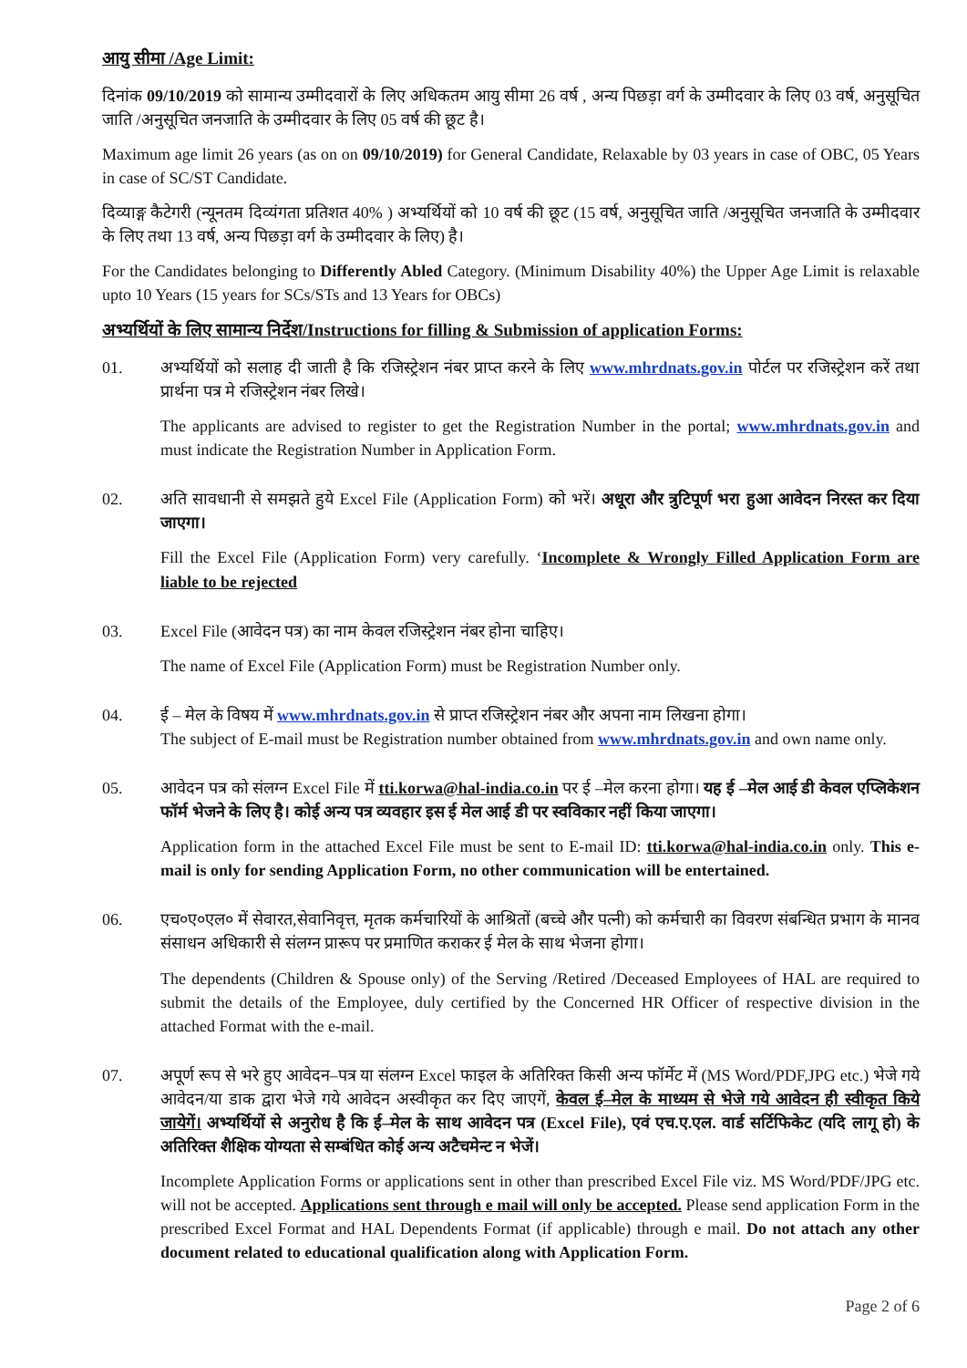आयु सीमा /Age Limit:
दिनांक 09/10/2019 को सामान्य उम्मीदवारों के लिए अधिकतम आयु सीमा 26 वर्ष , अन्य पिछड़ा वर्ग के उम्मीदवार के लिए 03 वर्ष, अनुसूचित जाति /अनुसूचित जनजाति के उम्मीदवार के लिए 05 वर्ष की छूट है।
Maximum age limit 26 years (as on on 09/10/2019) for General Candidate, Relaxable by 03 years in case of OBC, 05 Years in case of SC/ST Candidate.
दिव्याङ्ग कैटेगरी (न्यूनतम दिव्यंगता प्रतिशत 40% ) अभ्यर्थियों को 10 वर्ष की छूट (15 वर्ष, अनुसूचित जाति /अनुसूचित जनजाति के उम्मीदवार के लिए तथा 13 वर्ष, अन्य पिछड़ा वर्ग के उम्मीदवार के लिए) है।
For the Candidates belonging to Differently Abled Category. (Minimum Disability 40%) the Upper Age Limit is relaxable upto 10 Years (15 years for SCs/STs and 13 Years for OBCs)
अभ्यर्थियों के लिए सामान्य निर्देश/Instructions for filling & Submission of application Forms:
01. अभ्यर्थियों को सलाह दी जाती है कि रजिस्ट्रेशन नंबर प्राप्त करने के लिए www.mhrdnats.gov.in पोर्टल पर रजिस्ट्रेशन करें तथा प्रार्थना पत्र मे रजिस्ट्रेशन नंबर लिखे।
The applicants are advised to register to get the Registration Number in the portal; www.mhrdnats.gov.in and must indicate the Registration Number in Application Form.
02. अति सावधानी से समझते हुये Excel File (Application Form) को भरें। अधूरा और त्रुटिपूर्ण भरा हुआ आवेदन निरस्त कर दिया जाएगा।
Fill the Excel File (Application Form) very carefully. ‘Incomplete & Wrongly Filled Application Form are liable to be rejected
03. Excel File (आवेदन पत्र) का नाम केवल रजिस्ट्रेशन नंबर होना चाहिए।
The name of Excel File (Application Form) must be Registration Number only.
04. ई – मेल के विषय में www.mhrdnats.gov.in से प्राप्त रजिस्ट्रेशन नंबर और अपना नाम लिखना होगा।
The subject of E-mail must be Registration number obtained from www.mhrdnats.gov.in and own name only.
05. आवेदन पत्र को संलग्न Excel File में tti.korwa@hal-india.co.in पर ई –मेल करना होगा। यह ई –मेल आई डी केवल एप्लिकेशन फॉर्म भेजने के लिए है। कोई अन्य पत्र व्यवहार इस ई मेल आई डी पर स्वविकार नहीं किया जाएगा।
Application form in the attached Excel File must be sent to E-mail ID: tti.korwa@hal-india.co.in only. This e-mail is only for sending Application Form, no other communication will be entertained.
06. एच०ए०एल० में सेवारत,सेवानिवृत्त, मृतक कर्मचारियों के आश्रितों (बच्चे और पत्नी) को कर्मचारी का विवरण संबन्धित प्रभाग के मानव संसाधन अधिकारी से संलग्न प्रारूप पर प्रमाणित कराकर ई मेल के साथ भेजना होगा।
The dependents (Children & Spouse only) of the Serving /Retired /Deceased Employees of HAL are required to submit the details of the Employee, duly certified by the Concerned HR Officer of respective division in the attached Format with the e-mail.
07. अपूर्ण रूप से भरे हुए आवेदन–पत्र या संलग्न Excel फाइल के अतिरिक्त किसी अन्य फॉर्मेट में (MS Word/PDF,JPG etc.) भेजे गये आवेदन/या डाक द्वारा भेजे गये आवेदन अस्वीकृत कर दिए जाएगें, केवल ई–मेल के माध्यम से भेजे गये आवेदन ही स्वीकृत किये जायेगें। अभ्यर्थियों से अनुरोध है कि ई–मेल के साथ आवेदन पत्र (Excel File), एवं एच.ए.एल. वार्ड सर्टिफिकेट (यदि लागू हो) के अतिरिक्त शैक्षिक योग्यता से सम्बंधित कोई अन्य अटैचमेन्ट न भेजें।
Incomplete Application Forms or applications sent in other than prescribed Excel File viz. MS Word/PDF/JPG etc. will not be accepted. Applications sent through e mail will only be accepted. Please send application Form in the prescribed Excel Format and HAL Dependents Format (if applicable) through e mail. Do not attach any other document related to educational qualification along with Application Form.
Page 2 of 6